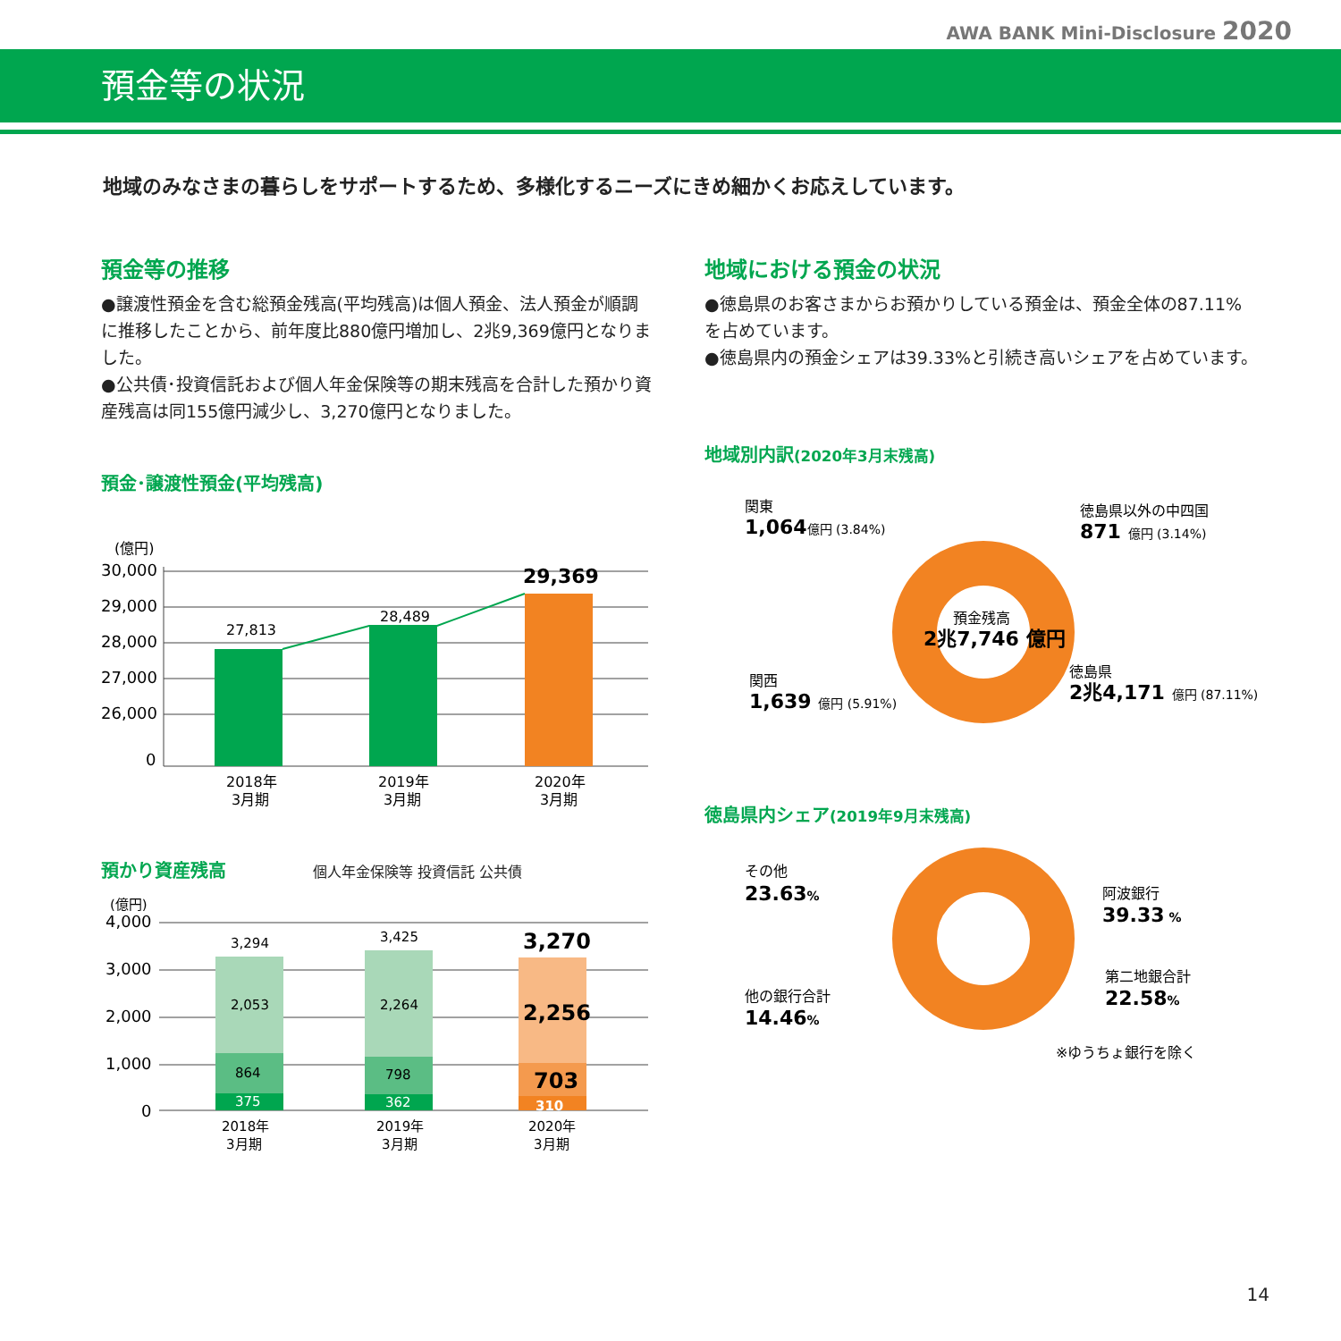AWA BANK Mini-Disclosure 2020
預金等の状況
地域のみなさまの暮らしをサポートするため、多様化するニーズにきめ細かくお応えしています。
預金等の推移
●譲渡性預金を含む総預金残高(平均残高)は個人預金、法人預金が順調に推移したことから、前年度比880億円増加し、2兆9,369億円となりました。
●公共債･投資信託および個人年金保険等の期末残高を合計した預かり資産残高は同155億円減少し、3,270億円となりました。
預金･譲渡性預金(平均残高)
(億円)
30,000
29,000
28,000
27,000
26,000
0
27,813
28,489
29,369
2018年
3月期
2019年
3月期
2020年
3月期
預かり資産残高 個人年金保険等 投資信託 公共債
(億円)
4,000
3,000
2,000
1,000
0
3,294
2,053
864
375
3,425
2,264
798
362
3,270
2,256
703
310
2018年
3月期
2019年
3月期
2020年
3月期
地域における預金の状況
●徳島県のお客さまからお預かりしている預金は、預金全体の87.11%を占めています。
●徳島県内の預金シェアは39.33%と引続き高いシェアを占めています。
地域別内訳(2020年3月末残高)
預金残高
2兆7,746 億円
関東
1,064億円 (3.84%)
徳島県以外の中四国
871 億円 (3.14%)
関西
1,639 億円 (5.91%)
徳島県
2兆4,171 億円 (87.11%)
徳島県内シェア(2019年9月末残高)
その他
23.63%
阿波銀行
39.33 %
第二地銀合計
22.58%
他の銀行合計
14.46%
※ゆうちょ銀行を除く
14